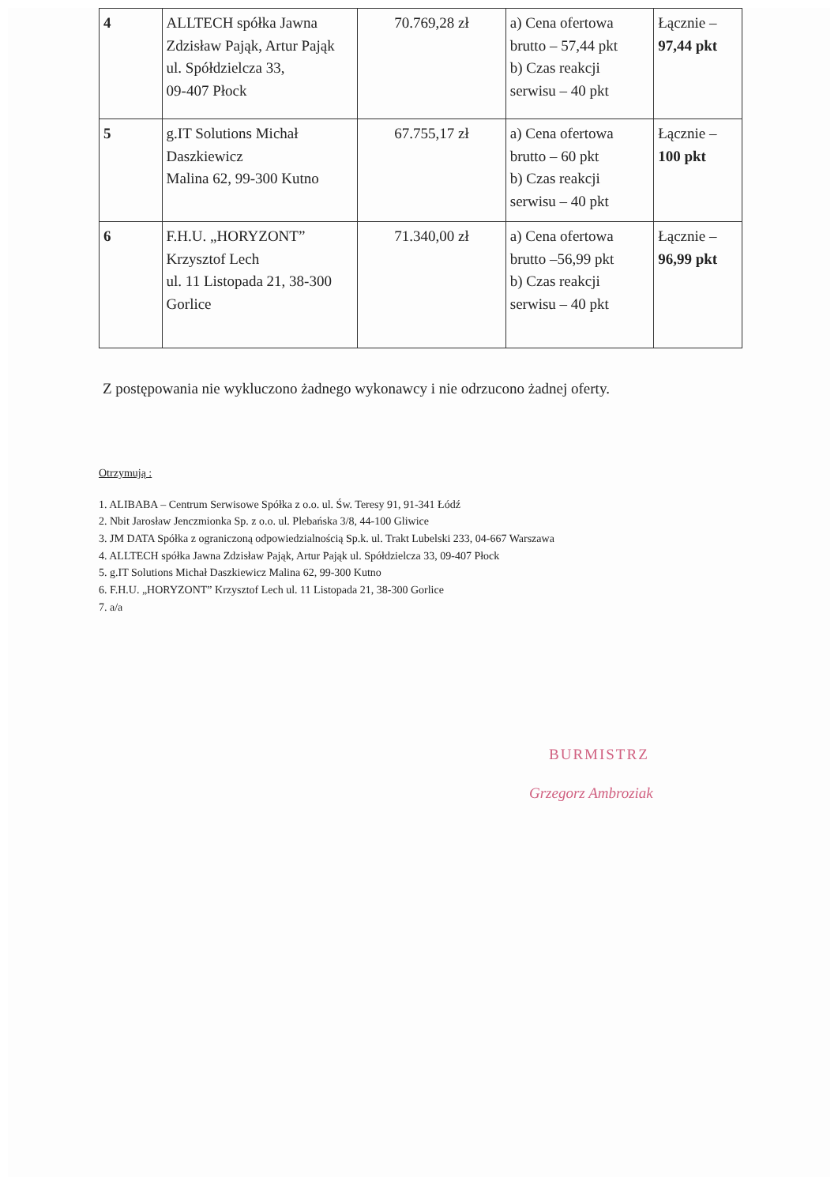| 4 | ALLTECH spółka Jawna Zdzisław Pająk, Artur Pająk ul. Spółdzielcza 33, 09-407 Płock | 70.769,28 zł | a) Cena ofertowa brutto – 57,44 pkt b) Czas reakcji serwisu – 40 pkt | Łącznie – 97,44 pkt |
| 5 | g.IT Solutions Michał Daszkiewicz Malina 62, 99-300 Kutno | 67.755,17 zł | a) Cena ofertowa brutto – 60 pkt b) Czas reakcji serwisu – 40 pkt | Łącznie – 100 pkt |
| 6 | F.H.U. „HORYZONT” Krzysztof Lech ul. 11 Listopada 21, 38-300 Gorlice | 71.340,00 zł | a) Cena ofertowa brutto –56,99 pkt b) Czas reakcji serwisu – 40 pkt | Łącznie – 96,99 pkt |
Z postępowania nie wykluczono żadnego wykonawcy i nie odrzucono żadnej oferty.
Otrzymują :
1. ALIBABA – Centrum Serwisowe Spółka z o.o. ul. Św. Teresy 91, 91-341 Łódź
2. Nbit Jarosław Jenczmionka Sp. z o.o. ul. Plebańska 3/8, 44-100 Gliwice
3. JM DATA Spółka z ograniczoną odpowiedzialnością Sp.k. ul. Trakt Lubelski 233, 04-667 Warszawa
4. ALLTECH spółka Jawna Zdzisław Pająk, Artur Pająk ul. Spółdzielcza 33, 09-407 Płock
5. g.IT Solutions Michał Daszkiewicz Malina 62, 99-300 Kutno
6. F.H.U. „HORYZONT” Krzysztof Lech ul. 11 Listopada 21, 38-300 Gorlice
7. a/a
BURMISTRZ
Grzegorz Ambroziak